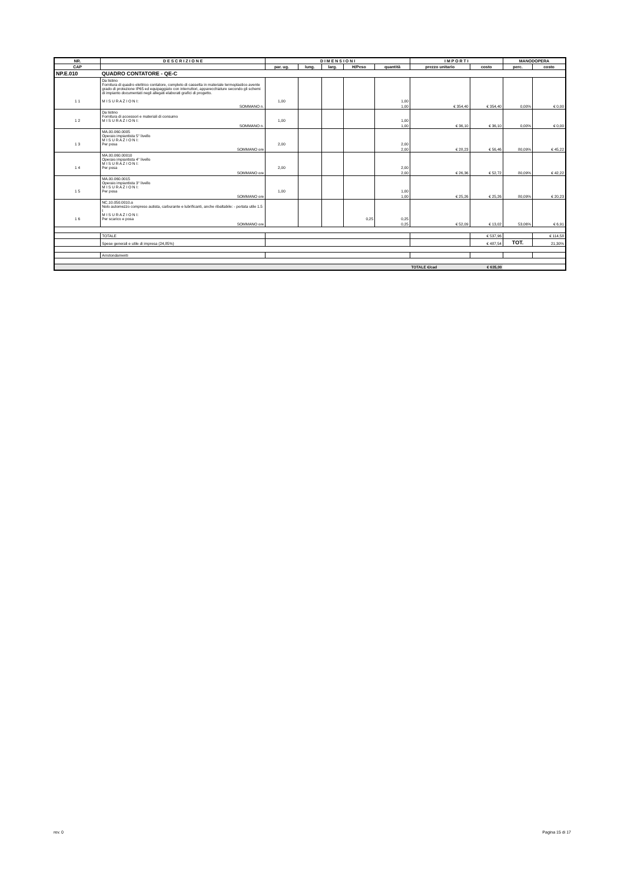| NR. | D E S C R I Z I O N E | D I M E N S I O N I | | | | | I M P O R T I | | MANODOPERA | |
| --- | --- | --- | --- | --- | --- | --- | --- | --- | --- | --- |
| CAP | | par. ug. | lung. | larg. | H/Peso | quantità | prezzo unitario | costo | perc. | costo |
| NP.E.010 | QUADRO CONTATORE - QE-C | | | | | | | | | |
| 1 1 | Da listino Fornitura di quadro elettrico contatore, completo di cassetta in materiale termoplastico avente grado di protezione IP65 ed equipaggiato con interruttori, apparecchiature secondo gli schemi di impianto documentati negli allegati elaborati grafici di progetto. M I S U R A Z I O N I: | 1,00 | | | | 1,00 | | | | |
| | SOMMANO n. | | | | | 1,00 | € 354,40 | € 354,40 | 0,00% | € 0,00 |
| 1 2 | Da listino Fornitura di accessori e materiali di consumo M I S U R A Z I O N I: | 1,00 | | | | 1,00 | | | | |
| | SOMMANO n. | | | | | 1,00 | € 36,10 | € 36,10 | 0,00% | € 0,00 |
| 1 3 | MA.00.060.0005 Operaio impiantista 5° livello M I S U R A Z I O N I: Per posa | 2,00 | | | | 2,00 | | | | |
| | SOMMANO ore | | | | | 2,00 | € 28,23 | € 56,46 | 80,09% | € 45,22 |
| 1 4 | MA.00.060.00010 Operaio impiantista 4° livello M I S U R A Z I O N I: Per posa | 2,00 | | | | 2,00 | | | | |
| | SOMMANO ore | | | | | 2,00 | € 26,36 | € 52,72 | 80,09% | € 42,22 |
| 1 5 | MA.00.060.0015 Operaio impiantista 3° livello M I S U R A Z I O N I: Per posa | 1,00 | | | | 1,00 | | | | |
| | SOMMANO ore | | | | | 1,00 | € 25,26 | € 25,26 | 80,09% | € 20,23 |
| 1 6 | NC.10.050.0010.a Nolo automezzo compreso autista, carburante e lubrificanti, anche ribaltabile: - portata utile 1.5 t M I S U R A Z I O N I: Per scarico e posa | | | | 0,25 | 0,25 | | | | |
| | SOMMANO ore | | | | | 0,25 | € 52,09 | € 13,02 | 53,06% | € 6,91 |
| | TOTALE | | | | | | | € 537,96 | | € 114,58 |
| | Spese generali e utile di impresa (24,85%) | | | | | | | € 487,54 | TOT. | 21,30% |
| | Arrotondamenti | | | | | | | | | |
| | | | | | | | TOTALE €/cad | € 635,00 | | |
rev. 0 Pagina 15 di 17